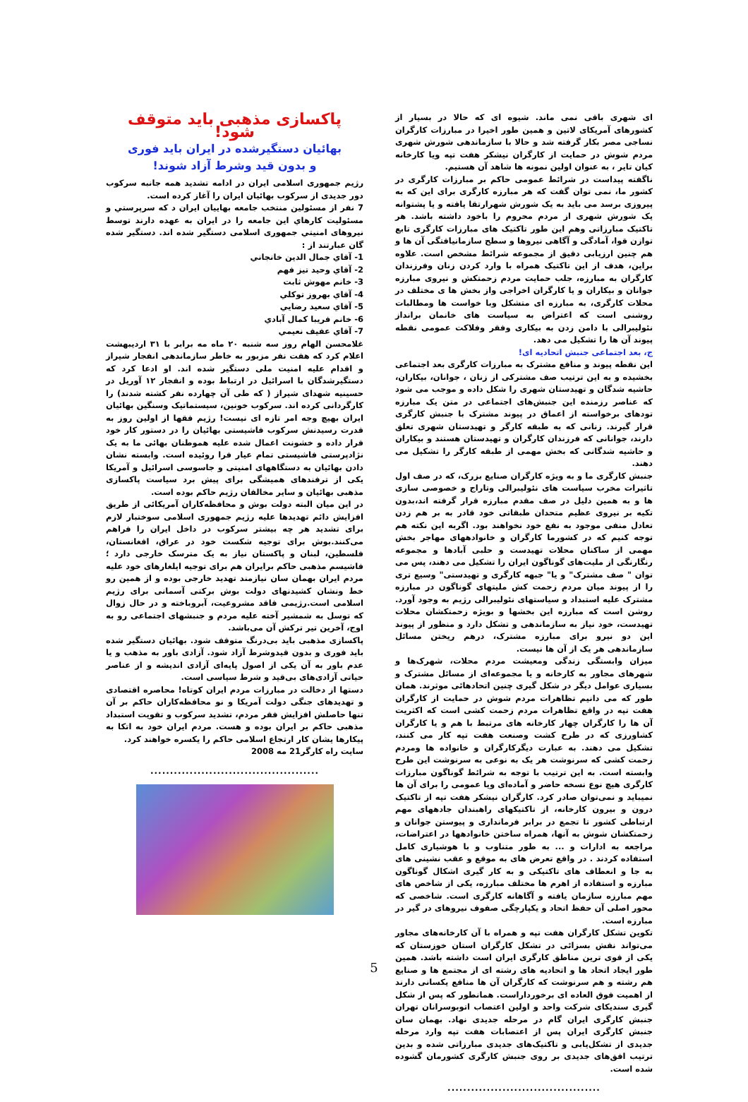ای شهری باقی نمی ماند. شیوه ای که حالا در بسیار از کشورهای آمریکای لاتین و همین طور اخیرا در مبارزات کارگران نساجی مصر بکار گرفته شد و حالا با سازماندهی شورش شهری مردم شوش در حمایت از کارگران نیشکر هفت تپه ویا کارخانه کیان تایر ، به عنوان اولین نمونه ها شاهد آن هستیم.
ناگفته پیداست در شرائط عمومی حاکم بر مبارزات کارگری در کشور ما، نمی توان گفت که هر مبارزه کارگری برای این که به پیروزی برسد می باید به یک شورش شهرارتقا یافته و یا پشتوانه یک شورش شهری از مردم محروم را باخود داشته باشد. هر تاکتیک مبارزاتی وهم این طور تاکتیک های مبارزات کارگری تابع توازن قوا، آمادگی و آگاهی نیروها و سطح سازمانیافتگی آن ها و هم چنین ارزیابی دقیق از مجموعه شرائط مشخص است. علاوه براین، هدف از این تاکتیک همراه با وارد کردن زنان وفرزندان کارگران به مبارزه، جلب حمایت مردم زحمتکش و نیروی مبارزه جوانان و بیکاران و یا کارگران اخراجی واز بخش ها ی مختلف در محلات کارگری، به مبارزه ای متشکل وبا خواست ها ومطالبات روشنی است که اعتراض به سیاست های خانمان برانداز نئولیبرالی با دامن زدن به بیکاری وفقر وفلاکت عمومی نقطه پیوند آن ها را تشکیل می دهد.
ج، بعد اجتماعی جنبش اتحادیه ای!
این نقطه پیوند و منافع مشترک به مبارزات کارگری بعد اجتماعی بخشیده و به این ترتیب صف مشترکی از زنان ، جوانان، بیکاران، حاشیه شدگان و تهیدستان شهری را شکل داده و موجب می شود که عناصر رزمنده این جنبش‌های اجتماعی در متن یک مبارزه تودهای برخواسته از اعماق در پیوند مشترک با جنبش کارگری قرار گیرند. زنانی که به طبقه کارگر و تهیدستان شهری تعلق دارند، جوانانی که فرزندان کارگران و تهیدستان هستند و بیکاران و حاشیه شدگانی که بخش مهمی از طبقه کارگر را تشکیل می دهند.
جنبش کارگری ما و به ویژه کارگران صنایع بزرک، که در صف اول تاثیرات مخرب سیاست های نئولیبرالی وتاراج و خصوصی سازی ها و به همین دلیل در صف مقدم مبارزه قرار گرفته اند،بدون تکیه بر نیروی عظیم متحدان طبقاتی خود قادر به بر هم زدن تعادل منفی موجود به نفع خود نخواهند بود. اگربه این نکته هم توجه کنیم که در کشورما کارگران و خانوادههای مهاجر بخش مهمی از ساکنان محلات تهیدست و حلبی آبادها و مجموعه رنگارنگی از ملیت‌های گوناگون ایران را تشکیل می دهند، پس می توان " صف مشترک" و یا" جبهه کارگری و تهیدستی" وسیع تری را از پیوند میان مردم زحمت کش ملیتهای گوناگون در مبارزه مشترک علیه استبداد و سیاستهای نئولیبرالی رژیم به وجود آورد. روشن است که مبارزه این بخشها و بویژه زحمتکشان محلات تهیدست، خود نیاز به سازماندهی و تشکل دارد و منظور از پیوند این دو نیرو برای مبارزه مشترک، درهم ریختن مسائل سازماندهی هر یک از آن ها نیست.
میزان وابستگی زندگی ومعیشت مردم محلات، شهرک‌ها و شهرهای مجاور به کارخانه و یا مجموعه‌ای از مسائل مشترک و بسیاری عوامل دیگر در شکل گیری چنین اتحادهائی موثرند. همان طور که می دانیم تظاهرات مردم شوش در حمایت از کارگران هفت تپه در واقع تظاهرات مردم زحمت کشی است که اکثریت آن ها را کارگران چهار کارخانه های مرتبط با هم و یا کارگران کشاورزی که در طرح کشت وصنعت هفت تپه کار می کنند، تشکیل می دهند. به عبارت دیگرکارگران و خانواده ها ومردم زحمت کشی که سرنوشت هر یک به نوعی به سرنوشت این طرح وابسته است. به این ترتیب با توجه به شرائط گوناگون مبارزات کارگری هیچ نوع نسخه حاضر و آماده‌ای ویا عمومی را برای آن ها نمیباید و نمی‌توان صادر کرد. کارگران نیشکر هفت تپه از تاکتیک درون و بیرون کارخانه، از تاکتیکهای راهبندان جادههای مهم ارتباطی کشور تا تجمع در برابر فرمانداری و پیوستن جوانان و زحمتکشان شوش به آنها، همراه ساختن خانوادهها در اعتراضات، مراجعه به ادارات و ... به طور متناوب و با هوشیاری کامل استفاده کردند . در واقع تعرض های به موقع و عقب نشینی های به جا و انعطاف های تاکتیکی و به کار گیری اشکال گوناگون مبارزه و استفاده از اهرم ها مختلف مبارزه، یکی از شاخص های مهم مبارزه سازمان یافته و آگاهانه کارگری است. شاخصی که محور اصلی آن حفظ اتحاد و یکپارچگی صفوف نیروهای در گیر در مبارزه است.
تکوین تشکل کارگران هفت تپه و همراه با آن کارخانه‌های مجاور می‌تواند نقش بسزائی در تشکل کارگران استان خوزستان که یکی از قوی ترین مناطق کارگری ایران است داشته باشد. همین طور ایجاد اتحاد ها و اتحادیه های رشته ای از مجتمع ها و صنایع هم رشته و هم سرنوشت که کارگران آن ها منافع یکسانی دارند از اهمیت فوق العاده ای برخورداراست. همانطور که پس از شکل گیری سندیکای شرکت واحد و اولین اعتصاب اتوبوسرانان تهران جنبش کارگری ایران گام در مرحله جدیدی نهاد. بهمان سان جنبش کارگری ایران پس از اعتصابات هفت تپه وارد مرحله جدیدی از تشکل‌یابی و تاکتیک‌های جدیدی مبارزاتی شده و بدین ترتیب افق‌های جدیدی بر روی جنبش کارگری کشورمان گشوده شده است.
.......................................
پاکسازی مذهبی باید متوقف شود!
بهائیان دستگیرشده در ایران باید فوری
و بدون قید وشرط آزاد شوند!
رژیم جمهوری اسلامی ایران در ادامه تشدید همه جانبه سرکوب دور جدیدی از سرکوب بهائیان ایران را آغاز کرده است.
7 نفر از مسئولین منتخب جامعه بهاييان ایران د که سرپرستي و مسئوليت کارهاي این جامعه را در ایران به عهده دارند توسط نیروهای امنيتي جمهوری اسلامی دستگیر شده اند. دستگير شده گان عبارتند از :
1- آقاي جمال الدين خانجاني
2- آقاي وحيد تيز فهم
3- خانم مهوش ثابت
4- آقاي بهروز توکلي
5- آقاي سعيد رضايي
6- خانم فريبا کمال آبادي
7- آقاي عفيف نعيمي
غلامحسن الهام روز سه شنبه ۲۰ ماه مه برابر با ۳۱ اردیبهشت اعلام کرد که هفت نفر مزبور به خاطر سازماندهی انفجار شیراز و اقدام علیه امنیت ملی دستگیر شده اند. او ادعا کرد که دستگیرشدگان با اسرائیل در ارتباط بوده و انفجار ۱۲ آوریل در حسینیه شهدای شیراز ( که طی آن چهارده نفر کشته شدند) را کارگردانی کرده اند. سرکوب خونین، سیستماتیک وسنگین بهائیان ایران بهیچ وجه امر تازه ای نیست! رژیم فقها از اولین روز به قدرت رسیدنش سرکوب فاشیستی بهائیان را در دستور کار خود قرار داده و خشونت اعمال شده علیه هموطنان بهائی ما به یک نژادپرستی فاشیستی تمام عیار فرا روئیده است. وابسته نشان دادن بهائیان به دستگاههای امنیتی و جاسوسی اسرائیل و آمریکا یکی از ترفندهای همیشگی برای پیش برد سیاست پاکسازی مذهبی بهائیان و سایر مخالفان رژیم حاکم بوده است.
در این میان البته دولت بوش و محافظه‌کاران آمریکائی از طریق افزایش دائم تهدیدها علیه رژیم جمهوری اسلامی سوختبار لازم برای تشدید هر چه بیشتر سرکوب در داخل ایران را فراهم می‌کنند.بوش برای توجیه شکست خود در عراق، افغانستان، فلسطین، لبنان و پاکستان نیاز به یک مترسک خارجی دارد ؛ فاشیسم مذهبی حاکم برایران هم برای توجیه ایلغارهای خود علیه مردم ایران بهمان سان نیازمند تهدید خارجی بوده و از همین رو خط ونشان کشیدنهای دولت بوش برکتی آسمانی برای رژیم اسلامی است.رژیمی فاقد مشروعیت، آبروباخته و در حال زوال که توسل به شمشیر آخته علیه مردم و جنبشهای اجتماعی رو به اوج، آخرین تیر ترکش آن می‌باشد.
پاکسازی مذهبی باید بی‌درنگ متوقف شود. بهائیان دستگیر شده باید فوری و بدون قیدوشرط آزاد شود. آزادی باور به مذهب و یا عدم باور به آن یکی از اصول پایه‌ای آزادی اندیشه و از عناصر حیاتی آزادی‌های بی‌قید و شرط سیاسی است.
دستها از دخالت در مبارزات مردم ایران کوتاه! محاصره اقتصادی و تهدیدهای جنگی دولت آمریکا و نو محافظه‌کاران حاکم بر آن تنها حاصلش افزایش فقر مردم، تشدید سرکوب و تقویت استبداد مذهبی حاکم بر ایران بوده و هست. مردم ایران خود به اتکا به پیکارها یشان کار ارتجاع اسلامی حاکم را یکسره خواهند کرد.
سایت راه کارگر21 مه 2008
...........................................
5